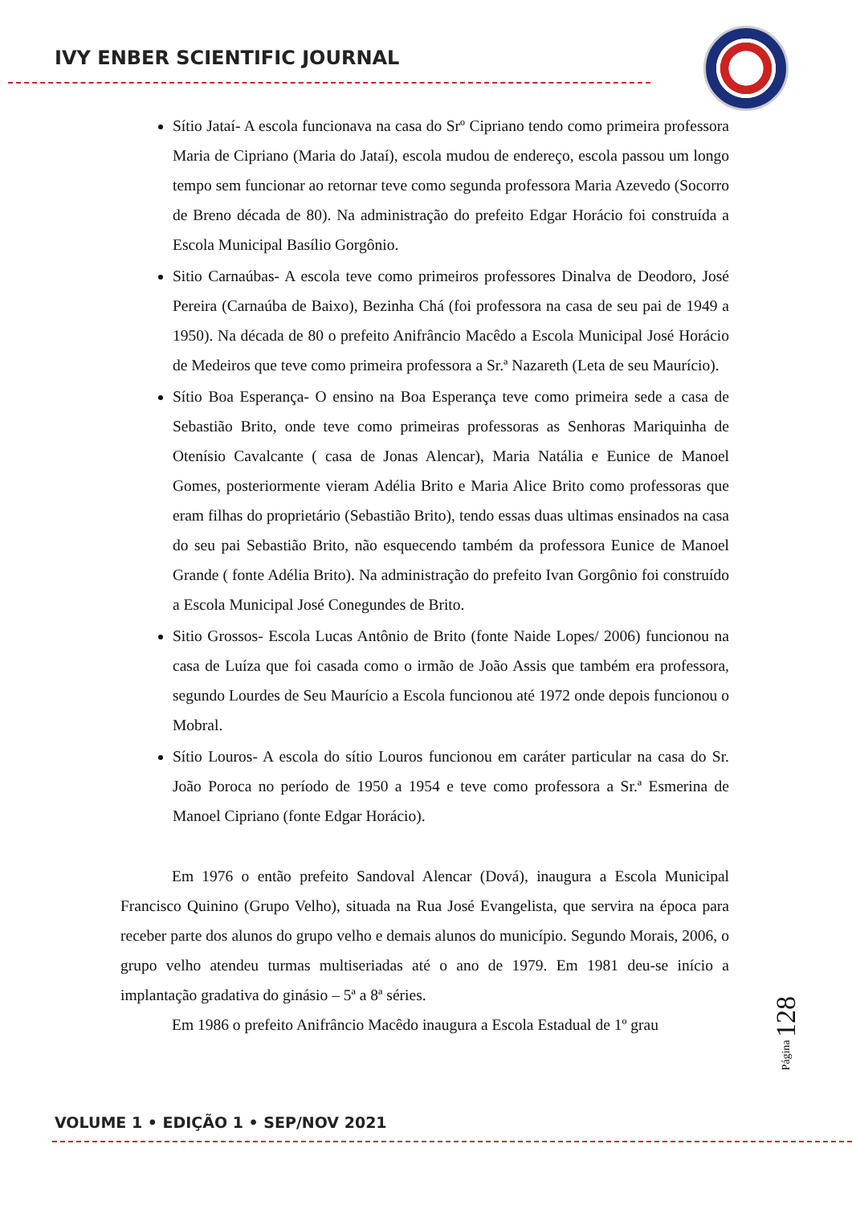IVY ENBER SCIENTIFIC JOURNAL
Sítio Jataí- A escola funcionava na casa do Srº Cipriano tendo como primeira professora Maria de Cipriano (Maria do Jataí), escola mudou de endereço, escola passou um longo tempo sem funcionar ao retornar teve como segunda professora Maria Azevedo (Socorro de Breno década de 80). Na administração do prefeito Edgar Horácio foi construída a Escola Municipal Basílio Gorgônio.
Sitio Carnaúbas- A escola teve como primeiros professores Dinalva de Deodoro, José Pereira (Carnaúba de Baixo), Bezinha Chá (foi professora na casa de seu pai de 1949 a 1950). Na década de 80 o prefeito Anifrâncio Macêdo a Escola Municipal José Horácio de Medeiros que teve como primeira professora a Sr.ª Nazareth (Leta de seu Maurício).
Sítio Boa Esperança- O ensino na Boa Esperança teve como primeira sede a casa de Sebastião Brito, onde teve como primeiras professoras as Senhoras Mariquinha de Otenísio Cavalcante ( casa de Jonas Alencar), Maria Natália e Eunice de Manoel Gomes, posteriormente vieram Adélia Brito e Maria Alice Brito como professoras que eram filhas do proprietário (Sebastião Brito), tendo essas duas ultimas ensinados na casa do seu pai Sebastião Brito, não esquecendo também da professora Eunice de Manoel Grande ( fonte Adélia Brito). Na administração do prefeito Ivan Gorgônio foi construído a Escola Municipal José Conegundes de Brito.
Sitio Grossos- Escola Lucas Antônio de Brito (fonte Naide Lopes/ 2006) funcionou na casa de Luíza que foi casada como o irmão de João Assis que também era professora, segundo Lourdes de Seu Maurício a Escola funcionou até 1972 onde depois funcionou o Mobral.
Sítio Louros- A escola do sítio Louros funcionou em caráter particular na casa do Sr. João Poroca no período de 1950 a 1954 e teve como professora a Sr.ª Esmerina de Manoel Cipriano (fonte Edgar Horácio).
Em 1976 o então prefeito Sandoval Alencar (Dová), inaugura a Escola Municipal Francisco Quinino (Grupo Velho), situada na Rua José Evangelista, que servira na época para receber parte dos alunos do grupo velho e demais alunos do município. Segundo Morais, 2006, o grupo velho atendeu turmas multiseriadas até o ano de 1979. Em 1981 deu-se início a implantação gradativa do ginásio – 5ª a 8ª séries.
Em 1986 o prefeito Anifrâncio Macêdo inaugura a Escola Estadual de 1º grau
Página 128
VOLUME 1 • EDIÇÃO 1 • SEP/NOV 2021